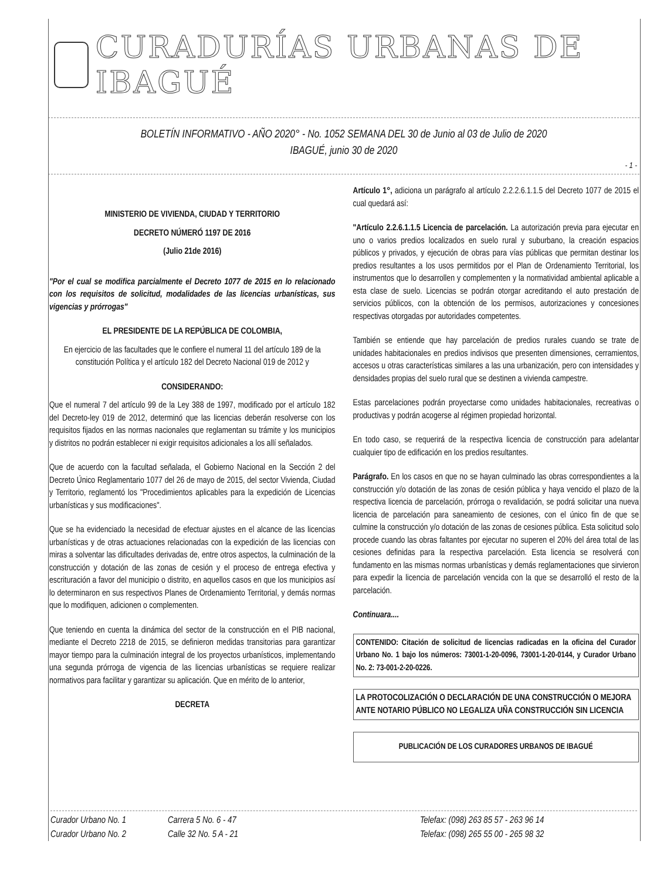CURADURÍAS URBANAS DE IBAGUÉ
BOLETÍN INFORMATIVO - AÑO 2020° - No. 1052 SEMANA DEL 30 de Junio al 03 de Julio de 2020
IBAGUÉ, junio 30 de 2020
- 1 -
MINISTERIO DE VIVIENDA, CIUDAD Y TERRITORIO
DECRETO NÚMERÓ 1197 DE 2016
(Julio 21de 2016)
"Por el cual se modifica parcialmente el Decreto 1077 de 2015 en lo relacionado con los requisitos de solicitud, modalidades de las licencias urbanísticas, sus vigencias y prórrogas"
EL PRESIDENTE DE LA REPÚBLICA DE COLOMBIA,
En ejercicio de las facultades que le confiere el numeral 11 del artículo 189 de la constitución Política y el artículo 182 del Decreto Nacional 019 de 2012 y
CONSIDERANDO:
Que el numeral 7 del artículo 99 de la Ley 388 de 1997, modificado por el artículo 182 del Decreto-ley 019 de 2012, determinó que las licencias deberán resolverse con los requisitos fijados en las normas nacionales que reglamentan su trámite y los municipios y distritos no podrán establecer ni exigir requisitos adicionales a los allí señalados.
Que de acuerdo con la facultad señalada, el Gobierno Nacional en la Sección 2 del Decreto Único Reglamentario 1077 del 26 de mayo de 2015, del sector Vivienda, Ciudad y Territorio, reglamentó los "Procedimientos aplicables para la expedición de Licencias urbanísticas y sus modificaciones".
Que se ha evidenciado la necesidad de efectuar ajustes en el alcance de las licencias urbanísticas y de otras actuaciones relacionadas con la expedición de las licencias con miras a solventar las dificultades derivadas de, entre otros aspectos, la culminación de la construcción y dotación de las zonas de cesión y el proceso de entrega efectiva y escrituración a favor del municipio o distrito, en aquellos casos en que los municipios así lo determinaron en sus respectivos Planes de Ordenamiento Territorial, y demás normas que lo modifiquen, adicionen o complementen.
Que teniendo en cuenta la dinámica del sector de la construcción en el PIB nacional, mediante el Decreto 2218 de 2015, se definieron medidas transitorias para garantizar mayor tiempo para la culminación integral de los proyectos urbanísticos, implementando una segunda prórroga de vigencia de las licencias urbanísticas se requiere realizar normativos para facilitar y garantizar su aplicación. Que en mérito de lo anterior,
DECRETA
Artículo 1°, adiciona un parágrafo al artículo 2.2.2.6.1.1.5 del Decreto 1077 de 2015 el cual quedará así:
"Artículo 2.2.6.1.1.5 Licencia de parcelación. La autorización previa para ejecutar en uno o varios predios localizados en suelo rural y suburbano, la creación espacios públicos y privados, y ejecución de obras para vías públicas que permitan destinar los predios resultantes a los usos permitidos por el Plan de Ordenamiento Territorial, los instrumentos que lo desarrollen y complementen y la normatividad ambiental aplicable a esta clase de suelo. Licencias se podrán otorgar acreditando el auto prestación de servicios públicos, con la obtención de los permisos, autorizaciones y concesiones respectivas otorgadas por autoridades competentes.
También se entiende que hay parcelación de predios rurales cuando se trate de unidades habitacionales en predios indivisos que presenten dimensiones, cerramientos, accesos u otras características similares a las una urbanización, pero con intensidades y densidades propias del suelo rural que se destinen a vivienda campestre.
Estas parcelaciones podrán proyectarse como unidades habitacionales, recreativas o productivas y podrán acogerse al régimen propiedad horizontal.
En todo caso, se requerirá de la respectiva licencia de construcción para adelantar cualquier tipo de edificación en los predios resultantes.
Parágrafo. En los casos en que no se hayan culminado las obras correspondientes a la construcción y/o dotación de las zonas de cesión pública y haya vencido el plazo de la respectiva licencia de parcelación, prórroga o revalidación, se podrá solicitar una nueva licencia de parcelación para saneamiento de cesiones, con el único fin de que se culmine la construcción y/o dotación de las zonas de cesiones pública. Esta solicitud solo procede cuando las obras faltantes por ejecutar no superen el 20% del área total de las cesiones definidas para la respectiva parcelación. Esta licencia se resolverá con fundamento en las mismas normas urbanísticas y demás reglamentaciones que sirvieron para expedir la licencia de parcelación vencida con la que se desarrolló el resto de la parcelación.
Continuara....
CONTENIDO: Citación de solicitud de licencias radicadas en la oficina del Curador Urbano No. 1 bajo los números: 73001-1-20-0096, 73001-1-20-0144, y Curador Urbano No. 2: 73-001-2-20-0226.
LA PROTOCOLIZACIÓN O DECLARACIÓN DE UNA CONSTRUCCIÓN O MEJORA ANTE NOTARIO PÚBLICO NO LEGALIZA UÑA CONSTRUCCIÓN SIN LICENCIA
PUBLICACIÓN DE LOS CURADORES URBANOS DE IBAGUÉ
Curador Urbano No. 1 Carrera 5 No. 6 - 47 Telefax: (098) 263 85 57 - 263 96 14
Curador Urbano No. 2 Calle 32 No. 5 A - 21 Telefax: (098) 265 55 00 - 265 98 32